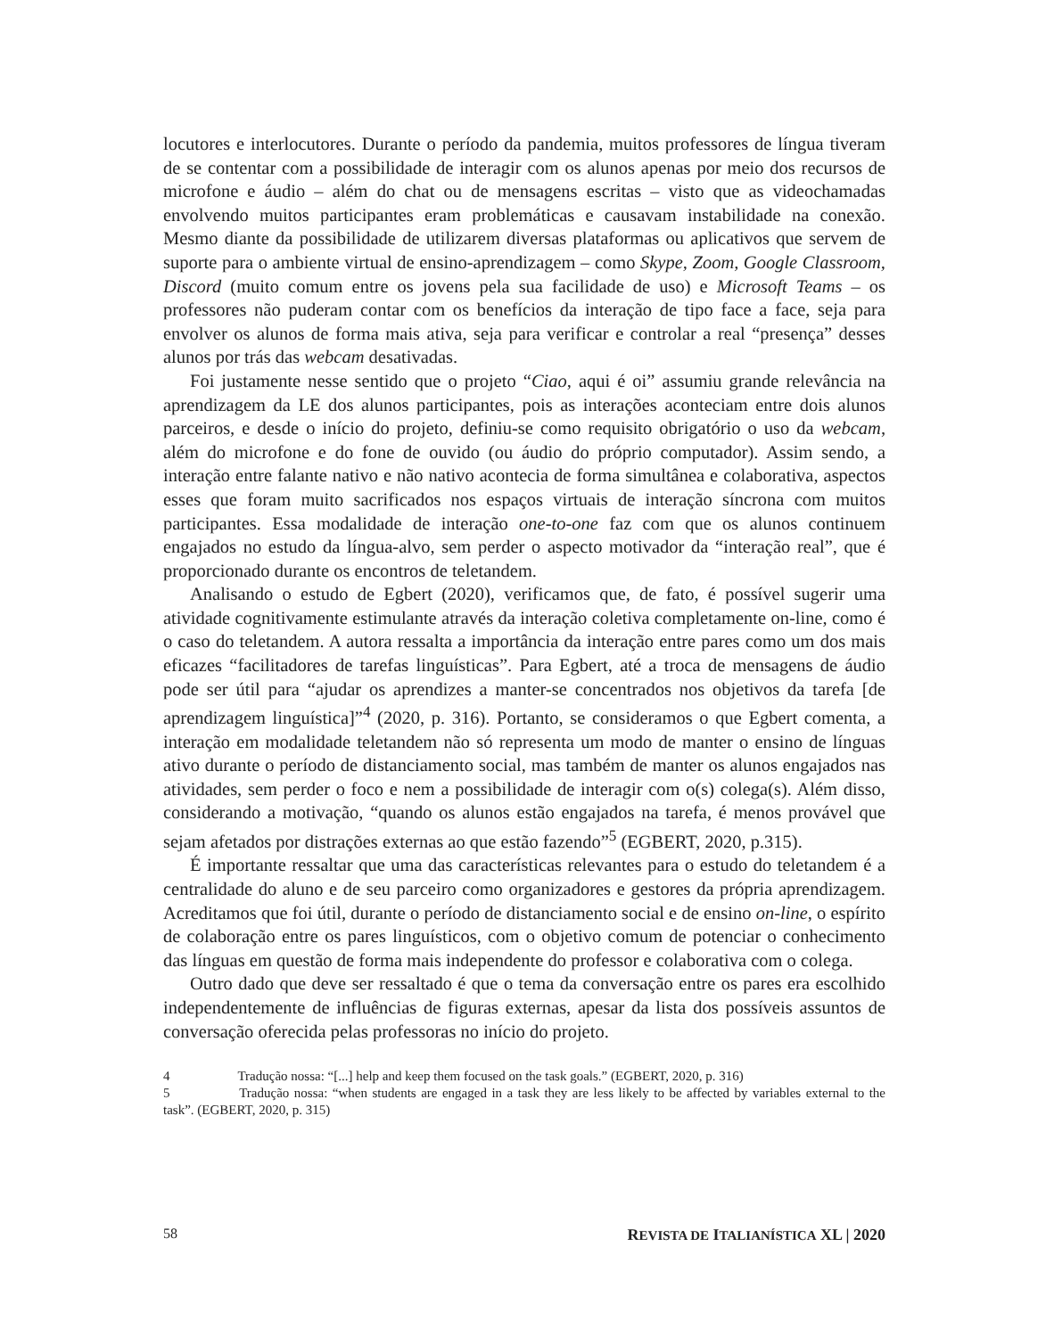locutores e interlocutores. Durante o período da pandemia, muitos professores de língua tiveram de se contentar com a possibilidade de interagir com os alunos apenas por meio dos recursos de microfone e áudio – além do chat ou de mensagens escritas – visto que as videochamadas envolvendo muitos participantes eram problemáticas e causavam instabilidade na conexão. Mesmo diante da possibilidade de utilizarem diversas plataformas ou aplicativos que servem de suporte para o ambiente virtual de ensino-aprendizagem – como Skype, Zoom, Google Classroom, Discord (muito comum entre os jovens pela sua facilidade de uso) e Microsoft Teams – os professores não puderam contar com os benefícios da interação de tipo face a face, seja para envolver os alunos de forma mais ativa, seja para verificar e controlar a real “presença” desses alunos por trás das webcam desativadas.
Foi justamente nesse sentido que o projeto “Ciao, aqui é oi” assumiu grande relevância na aprendizagem da LE dos alunos participantes, pois as interações aconteciam entre dois alunos parceiros, e desde o início do projeto, definiu-se como requisito obrigatório o uso da webcam, além do microfone e do fone de ouvido (ou áudio do próprio computador). Assim sendo, a interação entre falante nativo e não nativo acontecia de forma simultânea e colaborativa, aspectos esses que foram muito sacrificados nos espaços virtuais de interação síncrona com muitos participantes. Essa modalidade de interação one-to-one faz com que os alunos continuem engajados no estudo da língua-alvo, sem perder o aspecto motivador da “interação real”, que é proporcionado durante os encontros de teletandem.
Analisando o estudo de Egbert (2020), verificamos que, de fato, é possível sugerir uma atividade cognitivamente estimulante através da interação coletiva completamente on-line, como é o caso do teletandem. A autora ressalta a importância da interação entre pares como um dos mais eficazes “facilitadores de tarefas linguísticas”. Para Egbert, até a troca de mensagens de áudio pode ser útil para “ajudar os aprendizes a manter-se concentrados nos objetivos da tarefa [de aprendizagem linguística]”<sup>4</sup> (2020, p. 316). Portanto, se consideramos o que Egbert comenta, a interação em modalidade teletandem não só representa um modo de manter o ensino de línguas ativo durante o período de distanciamento social, mas também de manter os alunos engajados nas atividades, sem perder o foco e nem a possibilidade de interagir com o(s) colega(s). Além disso, considerando a motivação, “quando os alunos estão engajados na tarefa, é menos provável que sejam afetados por distrações externas ao que estão fazendo”<sup>5</sup> (EGBERT, 2020, p.315).
É importante ressaltar que uma das características relevantes para o estudo do teletandem é a centralidade do aluno e de seu parceiro como organizadores e gestores da própria aprendizagem. Acreditamos que foi útil, durante o período de distanciamento social e de ensino on-line, o espírito de colaboração entre os pares linguísticos, com o objetivo comum de potenciar o conhecimento das línguas em questão de forma mais independente do professor e colaborativa com o colega.
Outro dado que deve ser ressaltado é que o tema da conversação entre os pares era escolhido independentemente de influências de figuras externas, apesar da lista dos possíveis assuntos de conversação oferecida pelas professoras no início do projeto.
4 Tradução nossa: “[...] help and keep them focused on the task goals.” (EGBERT, 2020, p. 316)
5 Tradução nossa: “when students are engaged in a task they are less likely to be affected by variables external to the task”. (EGBERT, 2020, p. 315)
58 REVISTA DE ITALIANÍSTICA XL | 2020